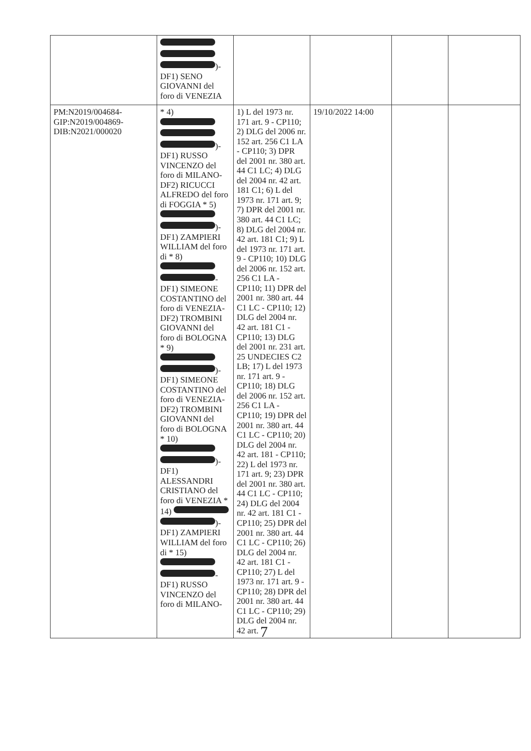| | )- DF1) SENO GIOVANNI del foro di VENEZIA | | | | |
| PM:N2019/004684- GIP:N2019/004869- DIB:N2021/000020 | * 4) )- DF1) RUSSO VINCENZO del foro di MILANO- DF2) RICUCCI ALFREDO del foro di FOGGIA * 5) )- DF1) ZAMPIERI WILLIAM del foro di * 8) - DF1) SIMEONE COSTANTINO del foro di VENEZIA- DF2) TROMBINI GIOVANNI del foro di BOLOGNA * 9) )- DF1) SIMEONE COSTANTINO del foro di VENEZIA- DF2) TROMBINI GIOVANNI del foro di BOLOGNA * 10) )- DF1) ALESSANDRI CRISTIANO del foro di VENEZIA * 14) )- DF1) ZAMPIERI WILLIAM del foro di * 15) - DF1) RUSSO VINCENZO del foro di MILANO- | 1) L del 1973 nr. 171 art. 9 - CP110; 2) DLG del 2006 nr. 152 art. 256 C1 LA - CP110; 3) DPR del 2001 nr. 380 art. 44 C1 LC; 4) DLG del 2004 nr. 42 art. 181 C1; 6) L del 1973 nr. 171 art. 9; 7) DPR del 2001 nr. 380 art. 44 C1 LC; 8) DLG del 2004 nr. 42 art. 181 C1; 9) L del 1973 nr. 171 art. 9 - CP110; 10) DLG del 2006 nr. 152 art. 256 C1 LA - CP110; 11) DPR del 2001 nr. 380 art. 44 C1 LC - CP110; 12) DLG del 2004 nr. 42 art. 181 C1 - CP110; 13) DLG del 2001 nr. 231 art. 25 UNDECIES C2 LB; 17) L del 1973 nr. 171 art. 9 - CP110; 18) DLG del 2006 nr. 152 art. 256 C1 LA - CP110; 19) DPR del 2001 nr. 380 art. 44 C1 LC - CP110; 20) DLG del 2004 nr. 42 art. 181 - CP110; 22) L del 1973 nr. 171 art. 9; 23) DPR del 2001 nr. 380 art. 44 C1 LC - CP110; 24) DLG del 2004 nr. 42 art. 181 C1 - CP110; 25) DPR del 2001 nr. 380 art. 44 C1 LC - CP110; 26) DLG del 2004 nr. 42 art. 181 C1 - CP110; 27) L del 1973 nr. 171 art. 9 - CP110; 28) DPR del 2001 nr. 380 art. 44 C1 LC - CP110; 29) DLG del 2004 nr. 42 art. | 19/10/2022 14:00 | | |
7